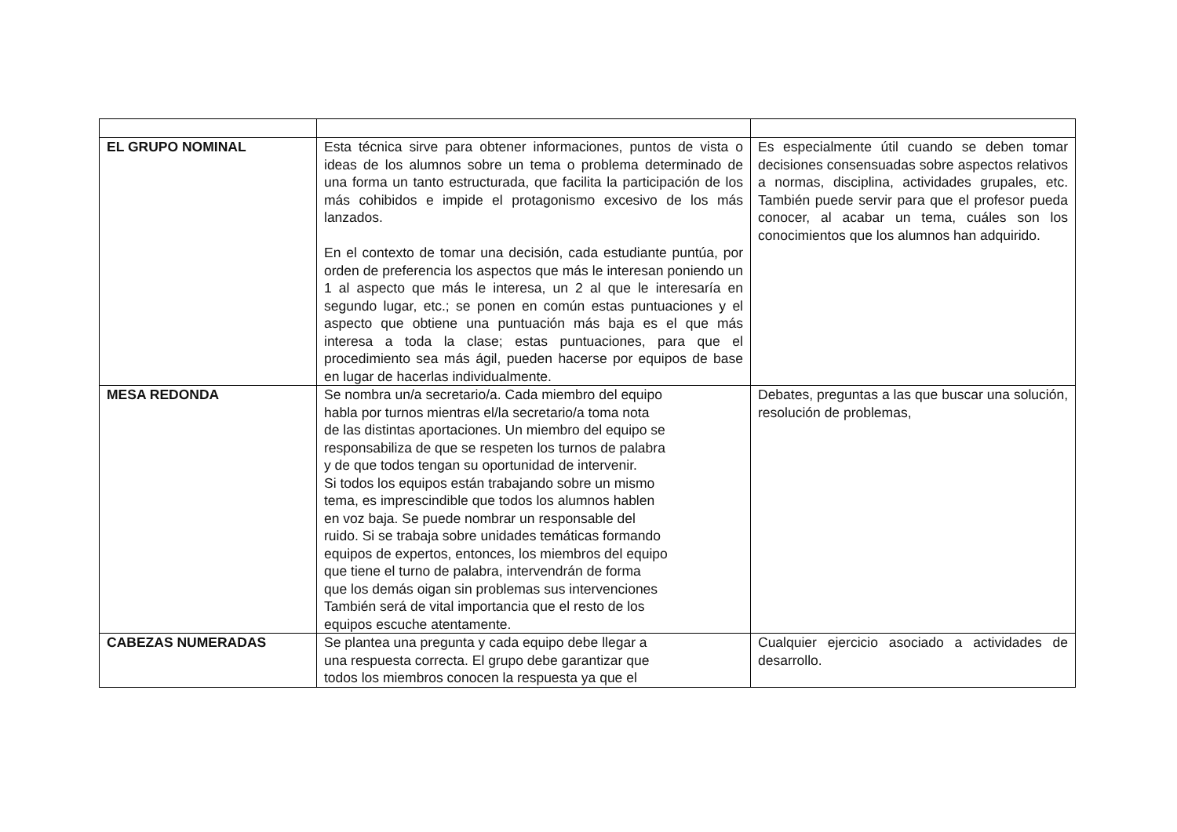| EL GRUPO NOMINAL | Esta técnica sirve para obtener informaciones, puntos de vista o ideas de los alumnos sobre un tema o problema determinado de una forma un tanto estructurada, que facilita la participación de los más cohibidos e impide el protagonismo excesivo de los más lanzados. En el contexto de tomar una decisión, cada estudiante puntúa, por orden de preferencia los aspectos que más le interesan poniendo un 1 al aspecto que más le interesa, un 2 al que le interesaría en segundo lugar, etc.; se ponen en común estas puntuaciones y el aspecto que obtiene una puntuación más baja es el que más interesa a toda la clase; estas puntuaciones, para que el procedimiento sea más ágil, pueden hacerse por equipos de base en lugar de hacerlas individualmente. | Es especialmente útil cuando se deben tomar decisiones consensuadas sobre aspectos relativos a normas, disciplina, actividades grupales, etc. También puede servir para que el profesor pueda conocer, al acabar un tema, cuáles son los conocimientos que los alumnos han adquirido. |
| MESA REDONDA | Se nombra un/a secretario/a. Cada miembro del equipo habla por turnos mientras el/la secretario/a toma nota de las distintas aportaciones. Un miembro del equipo se responsabiliza de que se respeten los turnos de palabra y de que todos tengan su oportunidad de intervenir. Si todos los equipos están trabajando sobre un mismo tema, es imprescindible que todos los alumnos hablen en voz baja. Se puede nombrar un responsable del ruido. Si se trabaja sobre unidades temáticas formando equipos de expertos, entonces, los miembros del equipo que tiene el turno de palabra, intervendrán de forma que los demás oigan sin problemas sus intervenciones También será de vital importancia que el resto de los equipos escuche atentamente. | Debates, preguntas a las que buscar una solución, resolución de problemas, |
| CABEZAS NUMERADAS | Se plantea una pregunta y cada equipo debe llegar a una respuesta correcta. El grupo debe garantizar que todos los miembros conocen la respuesta ya que el | Cualquier ejercicio asociado a actividades de desarrollo. |